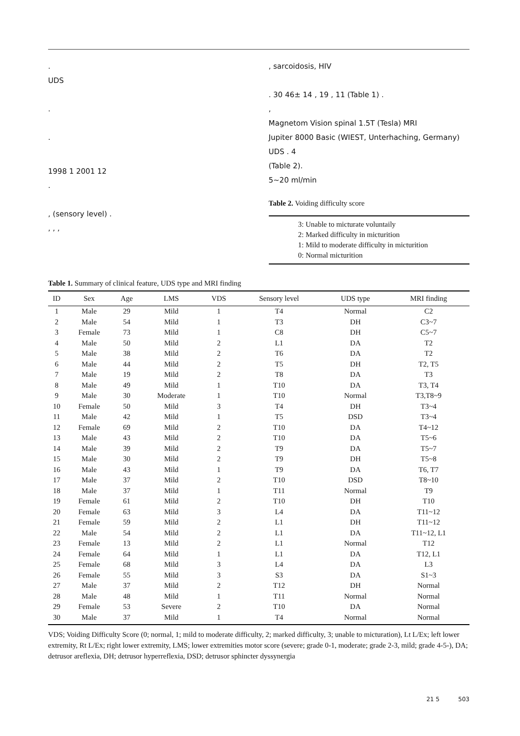.
UDS
.
.
1998 1 2001 12
.
, (sensory level) .
, , ,
, sarcoidosis, HIV
. 30 46± 14 , 19 , 11 (Table 1) .
,
Magnetom Vision spinal 1.5T (Tesla) MRI
Jupiter 8000 Basic (WIEST, Unterhaching, Germany) UDS . 4
(Table 2).
5~20 ml/min
Table 2. Voiding difficulty score
3: Unable to micturate voluntaily
2: Marked difficulty in micturition
1: Mild to moderate difficulty in micturition
0: Normal micturition
Table 1. Summary of clinical feature, UDS type and MRI finding
| ID | Sex | Age | LMS | VDS | Sensory level | UDS type | MRI finding |
| --- | --- | --- | --- | --- | --- | --- | --- |
| 1 | Male | 29 | Mild | 1 | T4 | Normal | C2 |
| 2 | Male | 54 | Mild | 1 | T3 | DH | C3~7 |
| 3 | Female | 73 | Mild | 1 | C8 | DH | C5~7 |
| 4 | Male | 50 | Mild | 2 | L1 | DA | T2 |
| 5 | Male | 38 | Mild | 2 | T6 | DA | T2 |
| 6 | Male | 44 | Mild | 2 | T5 | DH | T2, T5 |
| 7 | Male | 19 | Mild | 2 | T8 | DA | T3 |
| 8 | Male | 49 | Mild | 1 | T10 | DA | T3, T4 |
| 9 | Male | 30 | Moderate | 1 | T10 | Normal | T3,T8~9 |
| 10 | Female | 50 | Mild | 3 | T4 | DH | T3~4 |
| 11 | Male | 42 | Mild | 1 | T5 | DSD | T3~4 |
| 12 | Female | 69 | Mild | 2 | T10 | DA | T4~12 |
| 13 | Male | 43 | Mild | 2 | T10 | DA | T5~6 |
| 14 | Male | 39 | Mild | 2 | T9 | DA | T5~7 |
| 15 | Male | 30 | Mild | 2 | T9 | DH | T5~8 |
| 16 | Male | 43 | Mild | 1 | T9 | DA | T6, T7 |
| 17 | Male | 37 | Mild | 2 | T10 | DSD | T8~10 |
| 18 | Male | 37 | Mild | 1 | T11 | Normal | T9 |
| 19 | Female | 61 | Mild | 2 | T10 | DH | T10 |
| 20 | Female | 63 | Mild | 3 | L4 | DA | T11~12 |
| 21 | Female | 59 | Mild | 2 | L1 | DH | T11~12 |
| 22 | Male | 54 | Mild | 2 | L1 | DA | T11~12, L1 |
| 23 | Female | 13 | Mild | 2 | L1 | Normal | T12 |
| 24 | Female | 64 | Mild | 1 | L1 | DA | T12, L1 |
| 25 | Female | 68 | Mild | 3 | L4 | DA | L3 |
| 26 | Female | 55 | Mild | 3 | S3 | DA | S1~3 |
| 27 | Male | 37 | Mild | 2 | T12 | DH | Normal |
| 28 | Male | 48 | Mild | 1 | T11 | Normal | Normal |
| 29 | Female | 53 | Severe | 2 | T10 | DA | Normal |
| 30 | Male | 37 | Mild | 1 | T4 | Normal | Normal |
VDS; Voiding Difficulty Score (0; normal, 1; mild to moderate difficulty, 2; marked difficulty, 3; unable to micturation), Lt L/Ex; left lower extremity, Rt L/Ex; right lower extremity, LMS; lower extremities motor score (severe; grade 0-1, moderate; grade 2-3, mild; grade 4-5-), DA; detrusor areflexia, DH; detrusor hyperreflexia, DSD; detrusor sphincter dyssynergia
21 5 503